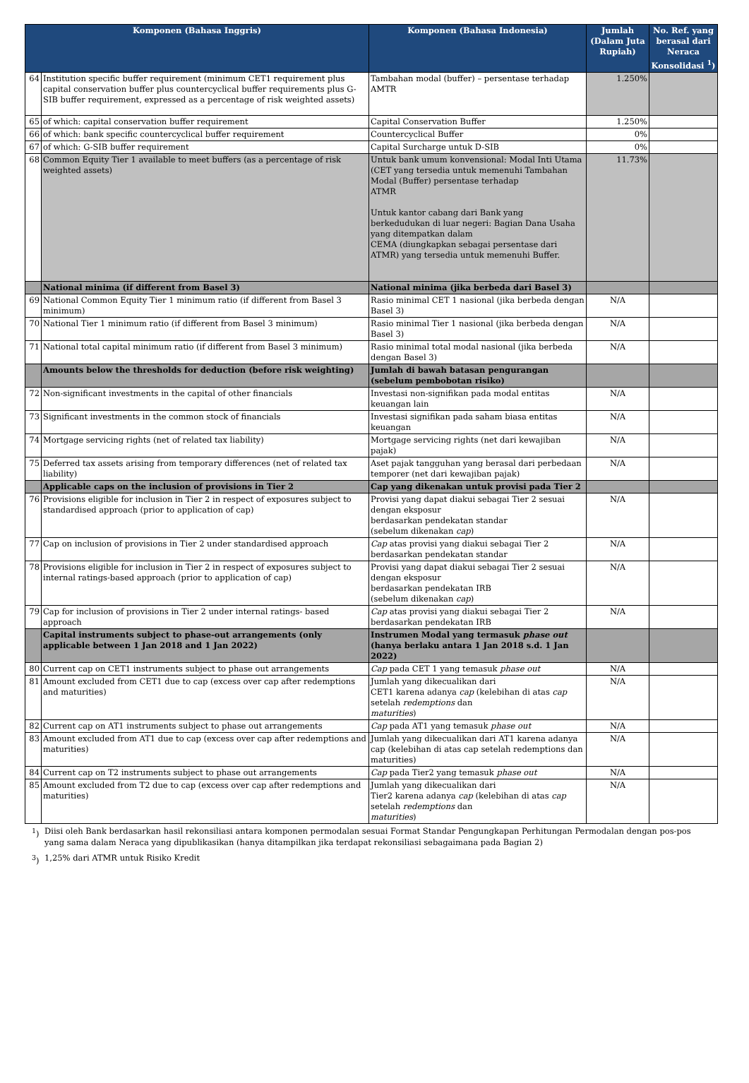| Komponen (Bahasa Inggris) | | Komponen (Bahasa Indonesia) | Jumlah (Dalam Juta Rupiah) | No. Ref. yang berasal dari Neraca Konsolidasi <sup>1</sup>) |
| --- | --- | --- | --- | --- |
| 64 | Institution specific buffer requirement (minimum CET1 requirement plus capital conservation buffer plus countercyclical buffer requirements plus G-SIB buffer requirement, expressed as a percentage of risk weighted assets) | Tambahan modal (buffer) – persentase terhadap AMTR | 1.250% | |
| 65 | of which: capital conservation buffer requirement | Capital Conservation Buffer | 1.250% | |
| 66 | of which: bank specific countercyclical buffer requirement | Countercyclical Buffer | 0% | |
| 67 | of which: G-SIB buffer requirement | Capital Surcharge untuk D-SIB | 0% | |
| 68 | Common Equity Tier 1 available to meet buffers (as a percentage of risk weighted assets) | Untuk bank umum konvensional: Modal Inti Utama (CET yang tersedia untuk memenuhi Tambahan Modal (Buffer) persentase terhadap ATMR Untuk kantor cabang dari Bank yang berkedudukan di luar negeri: Bagian Dana Usaha yang ditempatkan dalam CEMA (diungkapkan sebagai persentase dari ATMR) yang tersedia untuk memenuhi Buffer. | 11.73% | |
| | National minima (if different from Basel 3) | National minima (jika berbeda dari Basel 3) | | |
| 69 | National Common Equity Tier 1 minimum ratio (if different from Basel 3 minimum) | Rasio minimal CET 1 nasional (jika berbeda dengan Basel 3) | N/A | |
| 70 | National Tier 1 minimum ratio (if different from Basel 3 minimum) | Rasio minimal Tier 1 nasional (jika berbeda dengan Basel 3) | N/A | |
| 71 | National total capital minimum ratio (if different from Basel 3 minimum) | Rasio minimal total modal nasional (jika berbeda dengan Basel 3) | N/A | |
| | Amounts below the thresholds for deduction (before risk weighting) | Jumlah di bawah batasan pengurangan (sebelum pembobotan risiko) | | |
| 72 | Non-significant investments in the capital of other financials | Investasi non-signifikan pada modal entitas keuangan lain | N/A | |
| 73 | Significant investments in the common stock of financials | Investasi signifikan pada saham biasa entitas keuangan | N/A | |
| 74 | Mortgage servicing rights (net of related tax liability) | Mortgage servicing rights (net dari kewajiban pajak) | N/A | |
| 75 | Deferred tax assets arising from temporary differences (net of related tax liability) | Aset pajak tangguhan yang berasal dari perbedaan temporer (net dari kewajiban pajak) | N/A | |
| | Applicable caps on the inclusion of provisions in Tier 2 | Cap yang dikenakan untuk provisi pada Tier 2 | | |
| 76 | Provisions eligible for inclusion in Tier 2 in respect of exposures subject to standardised approach (prior to application of cap) | Provisi yang dapat diakui sebagai Tier 2 sesuai dengan eksposur berdasarkan pendekatan standar (sebelum dikenakan cap ) | N/A | |
| 77 | Cap on inclusion of provisions in Tier 2 under standardised approach | Cap atas provisi yang diakui sebagai Tier 2 berdasarkan pendekatan standar | N/A | |
| 78 | Provisions eligible for inclusion in Tier 2 in respect of exposures subject to internal ratings-based approach (prior to application of cap) | Provisi yang dapat diakui sebagai Tier 2 sesuai dengan eksposur berdasarkan pendekatan IRB (sebelum dikenakan cap ) | N/A | |
| 79 | Cap for inclusion of provisions in Tier 2 under internal ratings- based approach | Cap atas provisi yang diakui sebagai Tier 2 berdasarkan pendekatan IRB | N/A | |
| | Capital instruments subject to phase-out arrangements (only applicable between 1 Jan 2018 and 1 Jan 2022) | Instrumen Modal yang termasuk phase out (hanya berlaku antara 1 Jan 2018 s.d. 1 Jan 2022) | | |
| 80 | Current cap on CET1 instruments subject to phase out arrangements | Cap pada CET 1 yang temasuk phase out | N/A | |
| 81 | Amount excluded from CET1 due to cap (excess over cap after redemptions and maturities) | Jumlah yang dikecualikan dari CET1 karena adanya cap (kelebihan di atas cap setelah redemptions dan maturities ) | N/A | |
| 82 | Current cap on AT1 instruments subject to phase out arrangements | Cap pada AT1 yang temasuk phase out | N/A | |
| 83 | Amount excluded from AT1 due to cap (excess over cap after redemptions and maturities) | Jumlah yang dikecualikan dari AT1 karena adanya cap (kelebihan di atas cap setelah redemptions dan maturities) | N/A | |
| 84 | Current cap on T2 instruments subject to phase out arrangements | Cap pada Tier2 yang temasuk phase out | N/A | |
| 85 | Amount excluded from T2 due to cap (excess over cap after redemptions and maturities) | Jumlah yang dikecualikan dari Tier2 karena adanya cap (kelebihan di atas cap setelah redemptions dan maturities ) | N/A | |
<sup>1</sup>) Diisi oleh Bank berdasarkan hasil rekonsiliasi antara komponen permodalan sesuai Format Standar Pengungkapan Perhitungan Permodalan dengan pos-pos yang sama dalam Neraca yang dipublikasikan (hanya ditampilkan jika terdapat rekonsiliasi sebagaimana pada Bagian 2)
<sup>3</sup>) 1,25% dari ATMR untuk Risiko Kredit